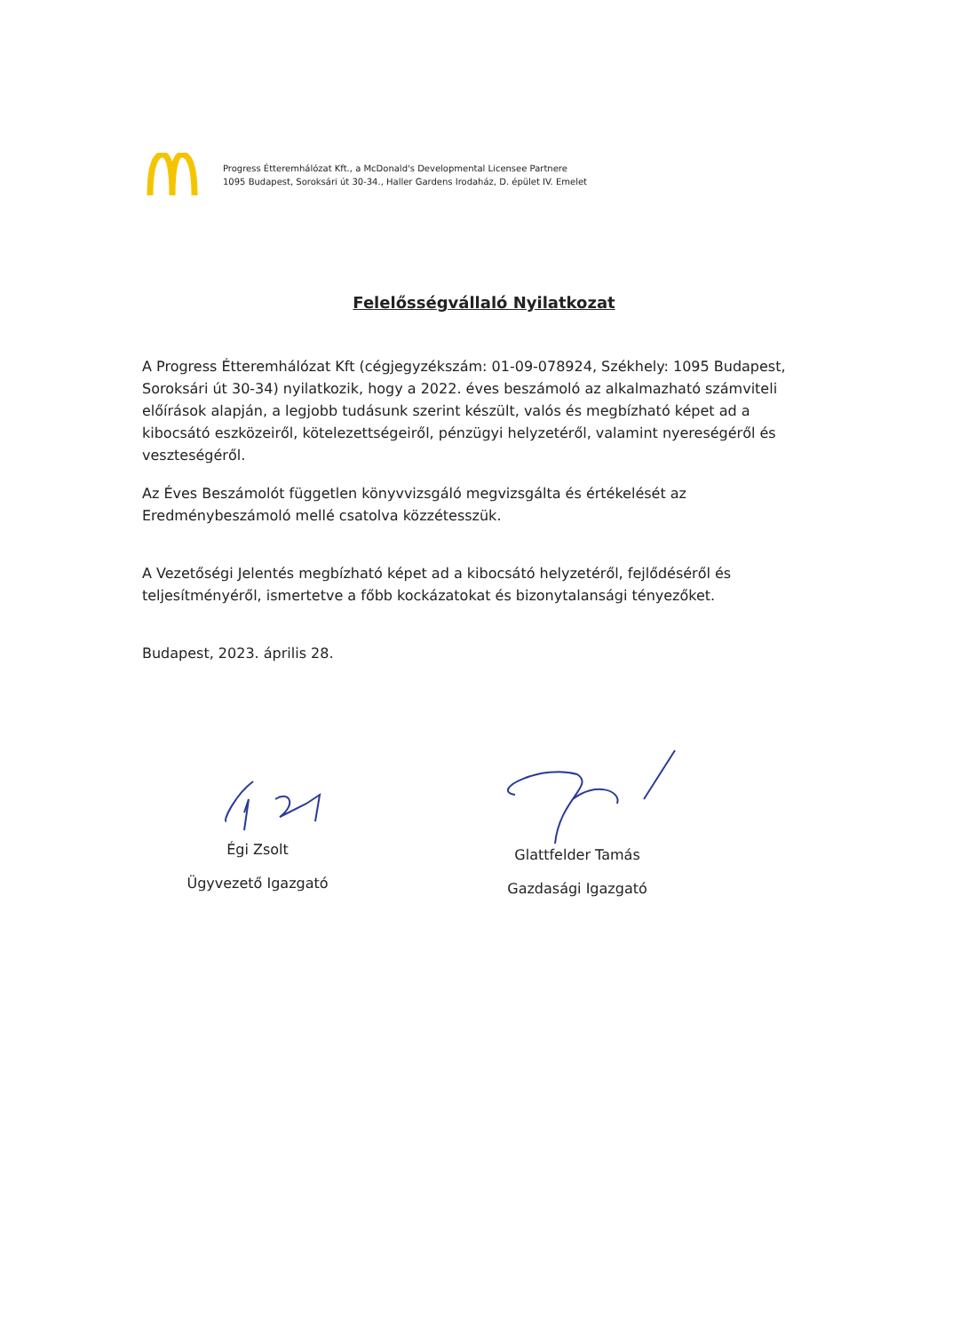Progress Étteremhálózat Kft., a McDonald's Developmental Licensee Partnere
1095 Budapest, Soroksári út 30-34., Haller Gardens Irodaház, D. épület IV. Emelet
Felelősségvállaló Nyilatkozat
A Progress Étteremhálózat Kft (cégjegyzékszám: 01-09-078924, Székhely: 1095 Budapest, Soroksári út 30-34) nyilatkozik, hogy a 2022. éves beszámoló az alkalmazható számviteli előírások alapján, a legjobb tudásunk szerint készült, valós és megbízható képet ad a kibocsátó eszközeiről, kötelezettségeiről, pénzügyi helyzetéről, valamint nyereségéről és veszteségéről.
Az Éves Beszámolót független könyvvizsgáló megvizsgálta és értékelését az Eredménybeszámoló mellé csatolva közzétesszük.
A Vezetőségi Jelentés megbízható képet ad a kibocsátó helyzetéről, fejlődéséről és teljesítményéről, ismertetve a főbb kockázatokat és bizonytalansági tényezőket.
Budapest, 2023. április 28.
Égi Zsolt
Ügyvezető Igazgató
Glattfelder Tamás
Gazdasági Igazgató